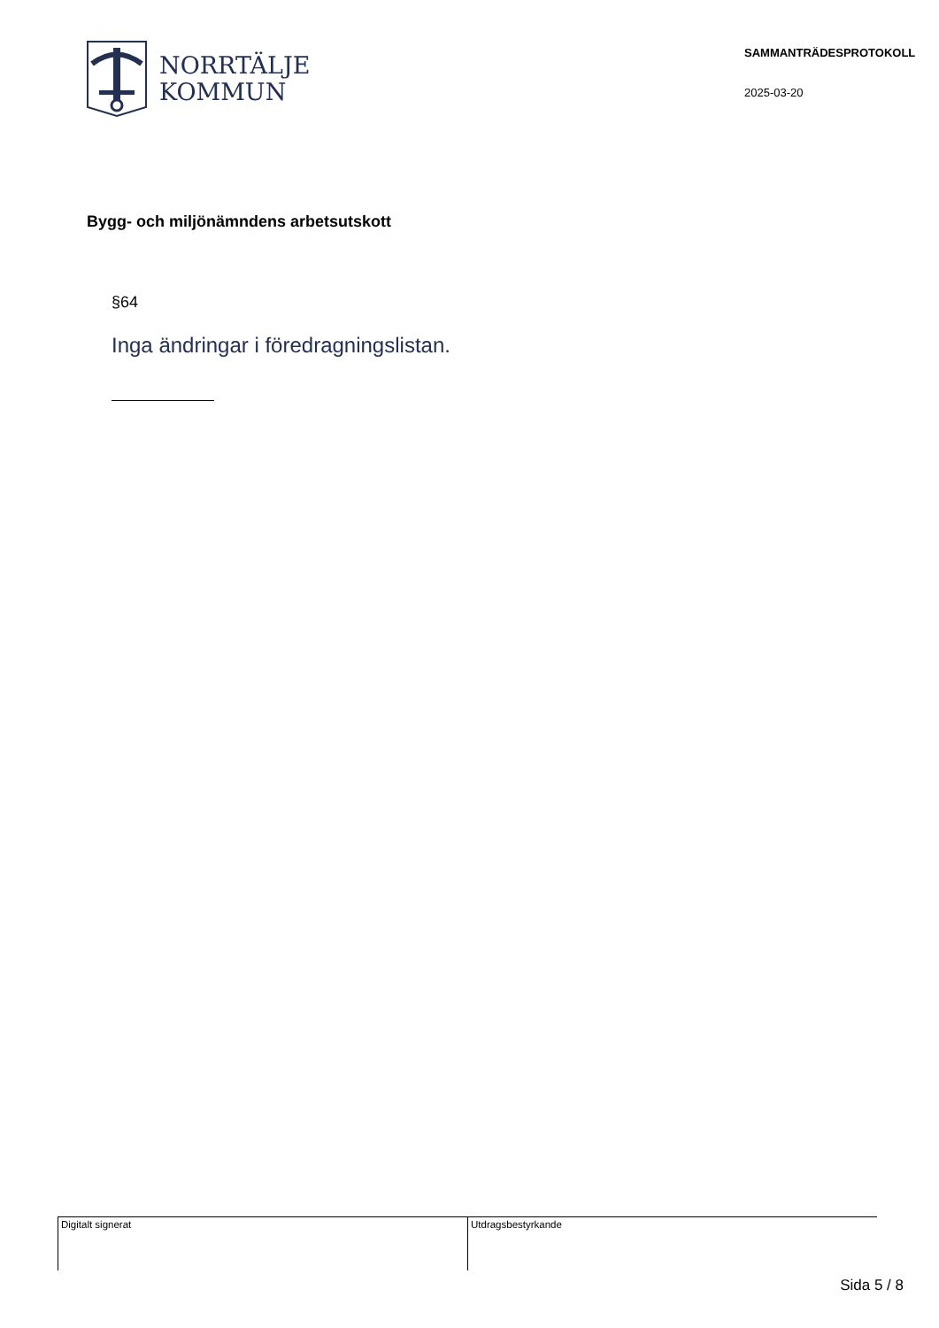NORRTÄLJE
KOMMUN
SAMMANTRÄDESPROTOKOLL
2025-03-20
Bygg- och miljönämndens arbetsutskott
§64
Inga ändringar i föredragningslistan.
Digitalt signerat Utdragsbestyrkande
Sida 5 / 8